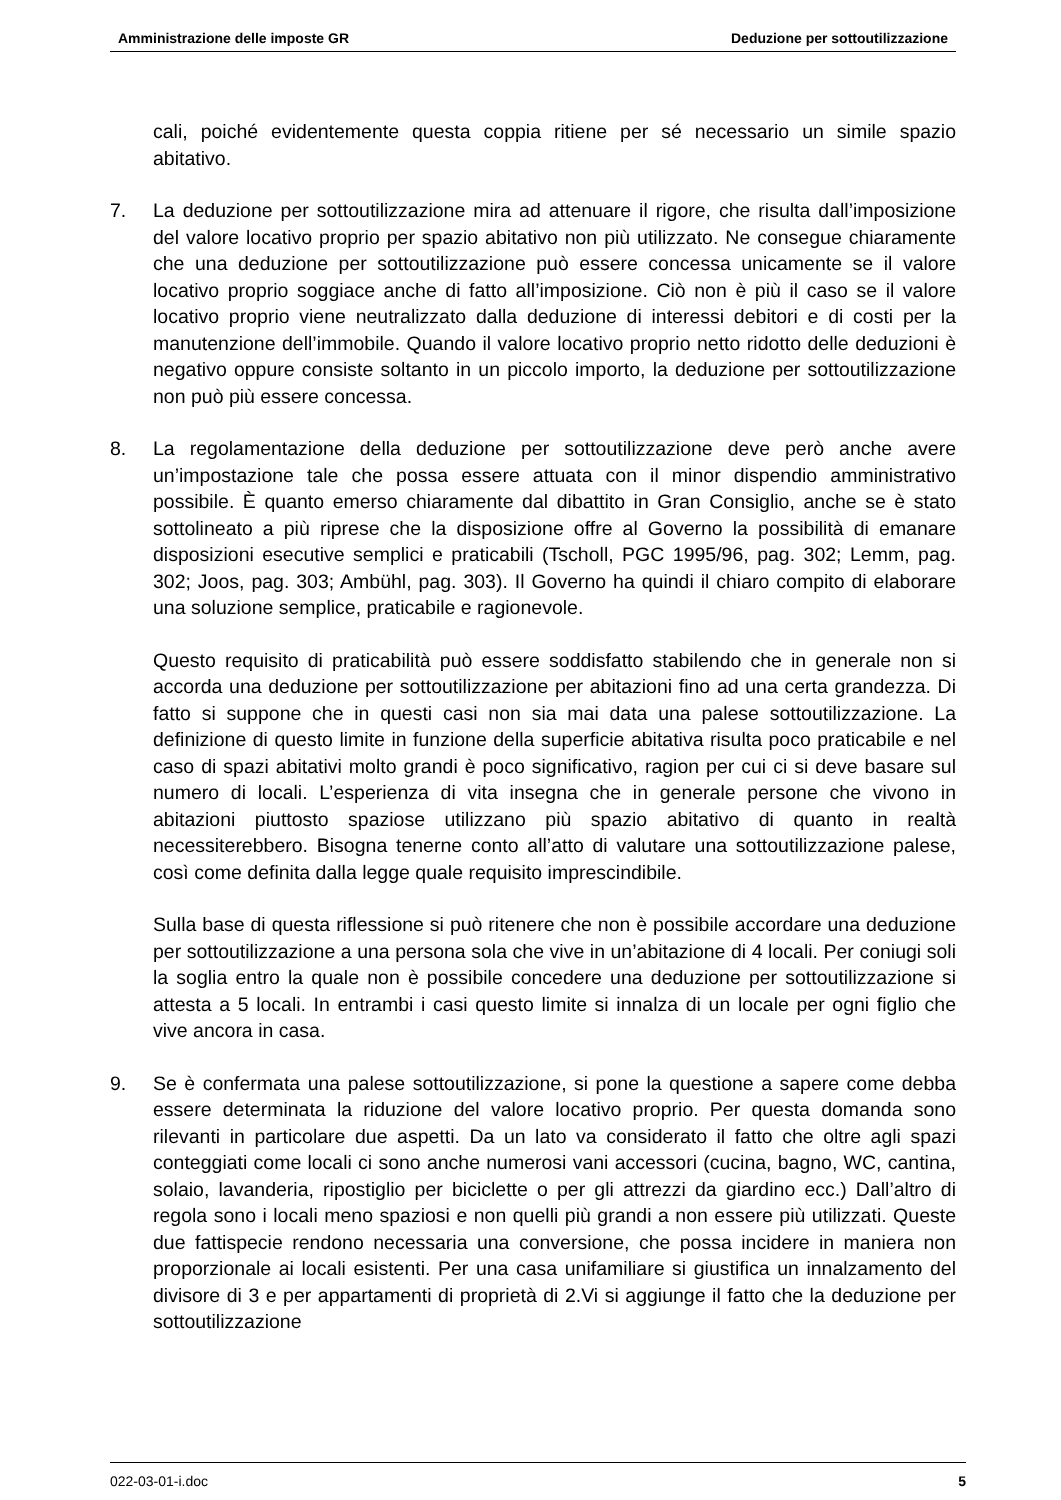Amministrazione delle imposte GR Deduzione per sottoutilizzazione
cali, poiché evidentemente questa coppia ritiene per sé necessario un simile spazio abitativo.
7. La deduzione per sottoutilizzazione mira ad attenuare il rigore, che risulta dall’imposizione del valore locativo proprio per spazio abitativo non più utilizzato. Ne consegue chiaramente che una deduzione per sottoutilizzazione può essere concessa unicamente se il valore locativo proprio soggiace anche di fatto all’imposizione. Ciò non è più il caso se il valore locativo proprio viene neutralizzato dalla deduzione di interessi debitori e di costi per la manutenzione dell’immobile. Quando il valore locativo proprio netto ridotto delle deduzioni è negativo oppure consiste soltanto in un piccolo importo, la deduzione per sottoutilizzazione non può più essere concessa.
8. La regolamentazione della deduzione per sottoutilizzazione deve però anche avere un’impostazione tale che possa essere attuata con il minor dispendio amministrativo possibile. È quanto emerso chiaramente dal dibattito in Gran Consiglio, anche se è stato sottolineato a più riprese che la disposizione offre al Governo la possibilità di emanare disposizioni esecutive semplici e praticabili (Tscholl, PGC 1995/96, pag. 302; Lemm, pag. 302; Joos, pag. 303; Ambühl, pag. 303). Il Governo ha quindi il chiaro compito di elaborare una soluzione semplice, praticabile e ragionevole.
Questo requisito di praticabilità può essere soddisfatto stabilendo che in generale non si accorda una deduzione per sottoutilizzazione per abitazioni fino ad una certa grandezza. Di fatto si suppone che in questi casi non sia mai data una palese sottoutilizzazione. La definizione di questo limite in funzione della superficie abitativa risulta poco praticabile e nel caso di spazi abitativi molto grandi è poco significativo, ragion per cui ci si deve basare sul numero di locali. L’esperienza di vita insegna che in generale persone che vivono in abitazioni piuttosto spaziose utilizzano più spazio abitativo di quanto in realtà necessiterebbero. Bisogna tenerne conto all’atto di valutare una sottoutilizzazione palese, così come definita dalla legge quale requisito imprescindibile.
Sulla base di questa riflessione si può ritenere che non è possibile accordare una deduzione per sottoutilizzazione a una persona sola che vive in un’abitazione di 4 locali. Per coniugi soli la soglia entro la quale non è possibile concedere una deduzione per sottoutilizzazione si attesta a 5 locali. In entrambi i casi questo limite si innalza di un locale per ogni figlio che vive ancora in casa.
9. Se è confermata una palese sottoutilizzazione, si pone la questione a sapere come debba essere determinata la riduzione del valore locativo proprio. Per questa domanda sono rilevanti in particolare due aspetti. Da un lato va considerato il fatto che oltre agli spazi conteggiati come locali ci sono anche numerosi vani accessori (cucina, bagno, WC, cantina, solaio, lavanderia, ripostiglio per biciclette o per gli attrezzi da giardino ecc.) Dall’altro di regola sono i locali meno spaziosi e non quelli più grandi a non essere più utilizzati. Queste due fattispecie rendono necessaria una conversione, che possa incidere in maniera non proporzionale ai locali esistenti. Per una casa unifamiliare si giustifica un innalzamento del divisore di 3 e per appartamenti di proprietà di 2.Vi si aggiunge il fatto che la deduzione per sottoutilizzazione
022-03-01-i.doc 5